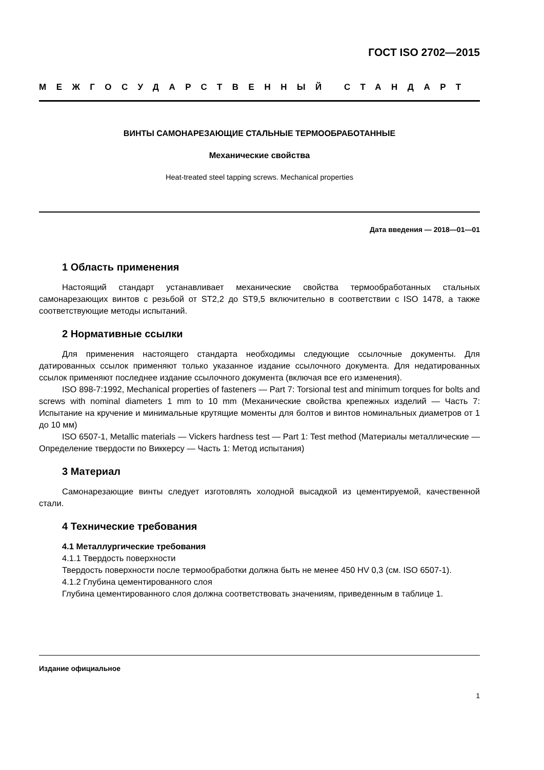ГОСТ ISO 2702—2015
МЕЖГОСУДАРСТВЕННЫЙ СТАНДАРТ
ВИНТЫ САМОНАРЕЗАЮЩИЕ СТАЛЬНЫЕ ТЕРМООБРАБОТАННЫЕ
Механические свойства
Heat-treated steel tapping screws. Mechanical properties
Дата введения — 2018—01—01
1 Область применения
Настоящий стандарт устанавливает механические свойства термообработанных стальных самонарезающих винтов с резьбой от ST2,2 до ST9,5 включительно в соответствии с ISO 1478, а также соответствующие методы испытаний.
2 Нормативные ссылки
Для применения настоящего стандарта необходимы следующие ссылочные документы. Для датированных ссылок применяют только указанное издание ссылочного документа. Для недатированных ссылок применяют последнее издание ссылочного документа (включая все его изменения).
ISO 898-7:1992, Mechanical properties of fasteners — Part 7: Torsional test and minimum torques for bolts and screws with nominal diameters 1 mm to 10 mm (Механические свойства крепежных изделий — Часть 7: Испытание на кручение и минимальные крутящие моменты для болтов и винтов номинальных диаметров от 1 до 10 мм)
ISO 6507-1, Metallic materials — Vickers hardness test — Part 1: Test method (Материалы металлические — Определение твердости по Виккерсу — Часть 1: Метод испытания)
3 Материал
Самонарезающие винты следует изготовлять холодной высадкой из цементируемой, качественной стали.
4 Технические требования
4.1 Металлургические требования
4.1.1 Твердость поверхности
Твердость поверхности после термообработки должна быть не менее 450 HV 0,3 (см. ISO 6507-1).
4.1.2 Глубина цементированного слоя
Глубина цементированного слоя должна соответствовать значениям, приведенным в таблице 1.
Издание официальное
1